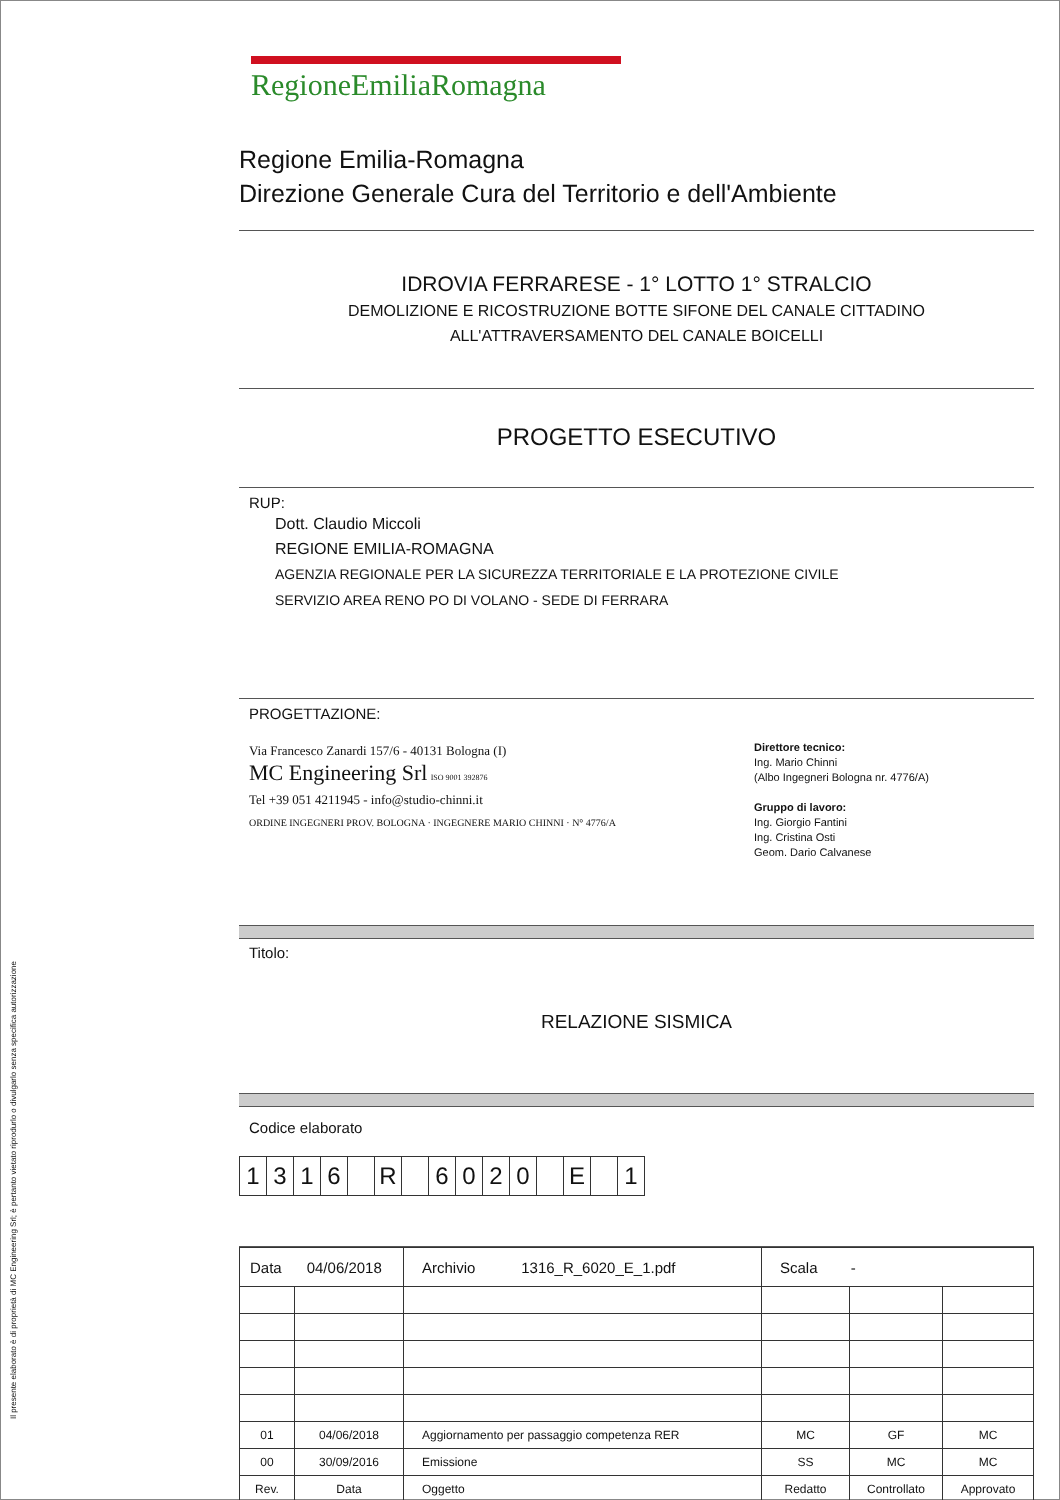Il presente elaborato è di proprietà di MC Engineering Srl; è pertanto vietato riprodurlo o divulgarlo senza specifica autorizzazione
RegioneEmiliaRomagna
Regione Emilia-Romagna
Direzione Generale Cura del Territorio e dell'Ambiente
IDROVIA FERRARESE - 1° LOTTO 1° STRALCIO
DEMOLIZIONE E RICOSTRUZIONE BOTTE SIFONE DEL CANALE CITTADINO
ALL'ATTRAVERSAMENTO DEL CANALE BOICELLI
PROGETTO ESECUTIVO
RUP:
Dott. Claudio Miccoli
REGIONE EMILIA-ROMAGNA
AGENZIA REGIONALE PER LA SICUREZZA TERRITORIALE E LA PROTEZIONE CIVILE
SERVIZIO AREA RENO PO DI VOLANO - SEDE DI FERRARA
PROGETTAZIONE:
Via Francesco Zanardi 157/6 - 40131 Bologna (I)
MC Engineering Srl ISO 9001 392876
Tel +39 051 4211945 - info@studio-chinni.it
ORDINE INGEGNERI PROV. BOLOGNA · INGEGNERE MARIO CHINNI · N° 4776/A
Direttore tecnico:
Ing. Mario Chinni
(Albo Ingegneri Bologna nr. 4776/A)
Gruppo di lavoro:
Ing. Giorgio Fantini
Ing. Cristina Osti
Geom. Dario Calvanese
Titolo:
RELAZIONE SISMICA
Codice elaborato
| 1 | 3 | 1 | 6 | | R | | 6 | 0 | 2 | 0 | | E | | 1 |
| Data 04/06/2018 | | Archivio 1316_R_6020_E_1.pdf | Scala - | | |
| 01 | 04/06/2018 | Aggiornamento per passaggio competenza RER | MC | GF | MC |
| 00 | 30/09/2016 | Emissione | SS | MC | MC |
| Rev. | Data | Oggetto | Redatto | Controllato | Approvato |